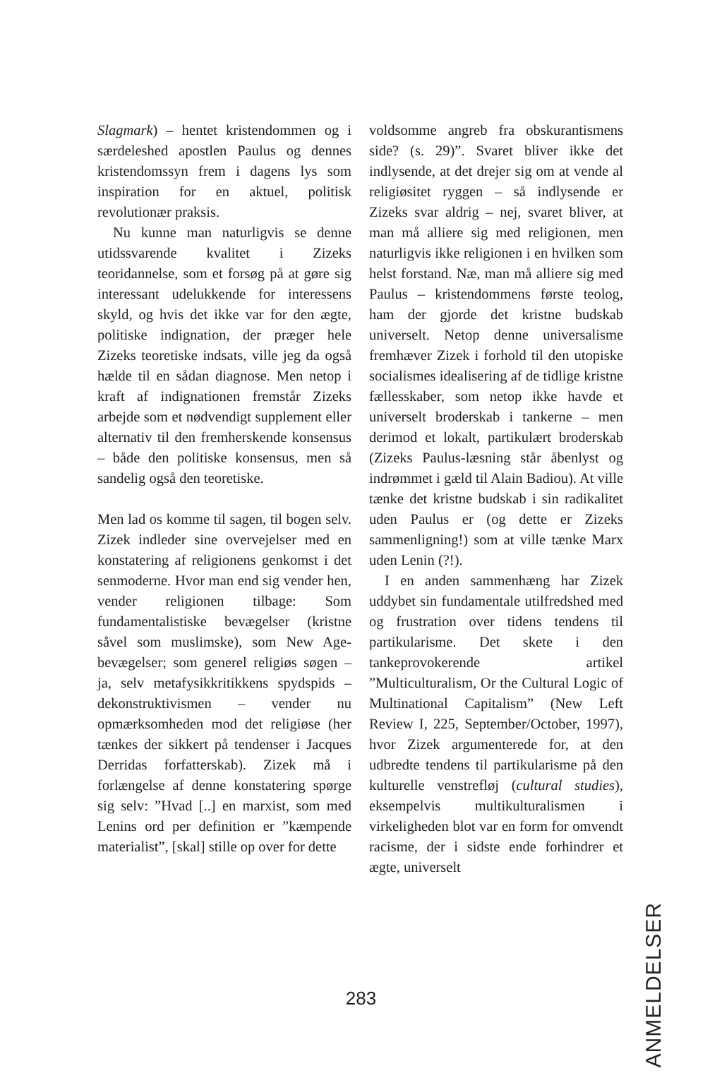Slagmark) – hentet kristendommen og i særdeleshed apostlen Paulus og dennes kristendomssyn frem i dagens lys som inspiration for en aktuel, politisk revolutionær praksis.
Nu kunne man naturligvis se denne utidssvarende kvalitet i Zizeks teoridannelse, som et forsøg på at gøre sig interessant udelukkende for interessens skyld, og hvis det ikke var for den ægte, politiske indignation, der præger hele Zizeks teoretiske indsats, ville jeg da også hælde til en sådan diagnose. Men netop i kraft af indignationen fremstår Zizeks arbejde som et nødvendigt supplement eller alternativ til den fremherskende konsensus – både den politiske konsensus, men så sandelig også den teoretiske.
Men lad os komme til sagen, til bogen selv. Zizek indleder sine overvejelser med en konstatering af religionens genkomst i det senmoderne. Hvor man end sig vender hen, vender religionen tilbage: Som fundamentalistiske bevægelser (kristne såvel som muslimske), som New Age-bevægelser; som generel religiøs søgen – ja, selv metafysikkritikkens spydspids – dekonstruktivismen – vender nu opmærksomheden mod det religiøse (her tænkes der sikkert på tendenser i Jacques Derridas forfatterskab). Zizek må i forlængelse af denne konstatering spørge sig selv: ”Hvad [..] en marxist, som med Lenins ord per definition er ”kæmpende materialist”, [skal] stille op over for dette
voldsomme angreb fra obskurantismens side? (s. 29)”. Svaret bliver ikke det indlysende, at det drejer sig om at vende al religiøsitet ryggen – så indlysende er Zizeks svar aldrig – nej, svaret bliver, at man må alliere sig med religionen, men naturligvis ikke religionen i en hvilken som helst forstand. Næ, man må alliere sig med Paulus – kristendommens første teolog, ham der gjorde det kristne budskab universelt. Netop denne universalisme fremhæver Zizek i forhold til den utopiske socialismes idealisering af de tidlige kristne fællesskaber, som netop ikke havde et universelt broderskab i tankerne – men derimod et lokalt, partikulært broderskab (Zizeks Paulus-læsning står åbenlyst og indrømmet i gæld til Alain Badiou). At ville tænke det kristne budskab i sin radikalitet uden Paulus er (og dette er Zizeks sammenligning!) som at ville tænke Marx uden Lenin (?!).
I en anden sammenhæng har Zizek uddybet sin fundamentale utilfredshed med og frustration over tidens tendens til partikularisme. Det skete i den tankeprovokerende artikel ”Multiculturalism, Or the Cultural Logic of Multinational Capitalism” (New Left Review I, 225, September/October, 1997), hvor Zizek argumenterede for, at den udbredte tendens til partikularisme på den kulturelle venstrefløj (cultural studies), eksempelvis multikulturalismen i virkeligheden blot var en form for omvendt racisme, der i sidste ende forhindrer et ægte, universelt
ANMELDELSER
283